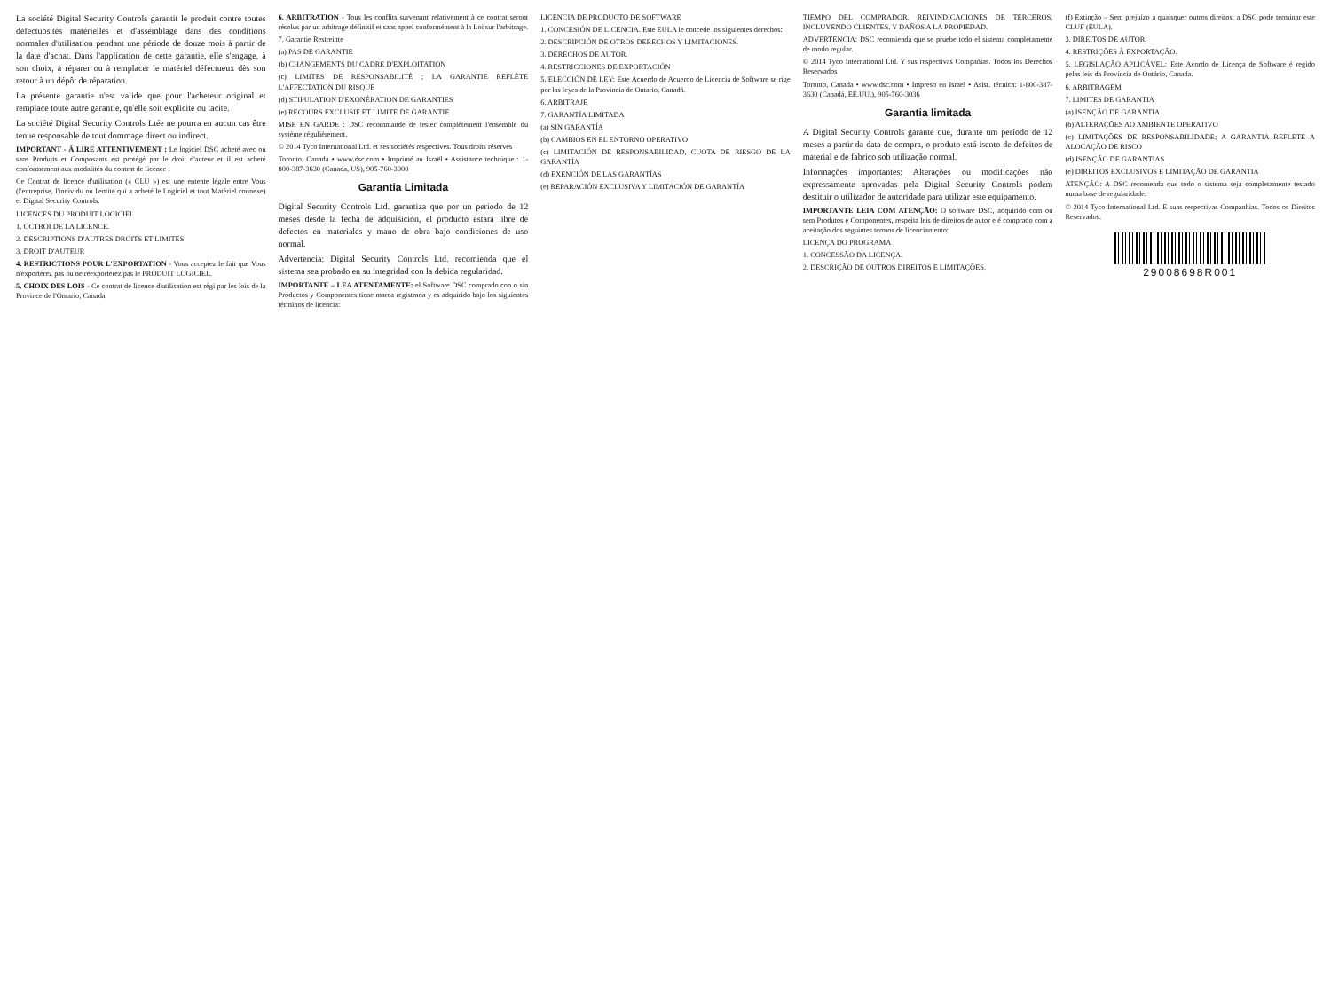La société Digital Security Controls garantit le produit contre toutes défectuosités matérielles et d'assemblage dans des conditions normales d'utilisation pendant une période de douze mois à partir de la date d'achat. Dans l'application de cette garantie, elle s'engage, à son choix, à réparer ou à remplacer le matériel défectueux dès son retour à un dépôt de réparation.
La présente garantie n'est valide que pour l'acheteur original et remplace toute autre garantie, qu'elle soit explicite ou tacite.
La société Digital Security Controls Ltée ne pourra en aucun cas être tenue responsable de tout dommage direct ou indirect.
IMPORTANT - À LIRE ATTENTIVEMENT : Le logiciel DSC acheté avec ou sans Produits et Composants est protégé par le droit d'auteur et il est acheté conformément aux modalités du contrat de licence :
Ce Contrat de licence d'utilisation (« CLU ») est une entente légale entre Vous (l'entreprise, l'individu ou l'entité qui a acheté le Logiciel et tout Matériel connexe) et Digital Security Controls.
LICENCES DU PRODUIT LOGICIEL
1. OCTROI DE LA LICENCE.
2. DESCRIPTIONS D'AUTRES DROITS ET LIMITES
3. DROIT D'AUTEUR
4. RESTRICTIONS POUR L'EXPORTATION - Vous acceptez le fait que Vous n'exporterez pas ou ne réexporterez pas le PRODUIT LOGICIEL.
5. CHOIX DES LOIS - Ce contrat de licence d'utilisation est régi par les lois de la Province de l'Ontario, Canada.
6. ARBITRATION - Tous les conflits survenant relativement à ce contrat seront résolus par un arbitrage définitif et sans appel conformément à la Loi sur l'arbitrage.
7. Garantie Restreinte
(a) PAS DE GARANTIE
(b) CHANGEMENTS DU CADRE D'EXPLOITATION
(c) LIMITES DE RESPONSABILITÉ ; LA GARANTIE REFLÈTE L'AFFECTATION DU RISQUE
(d) STIPULATION D'EXONÉRATION DE GARANTIES
(e) RECOURS EXCLUSIF ET LIMITE DE GARANTIE
MISE EN GARDE : DSC recommande de tester complètement l'ensemble du système régulièrement.
© 2014 Tyco International Ltd. et ses sociétés respectives. Tous droits réservés
Toronto, Canada • www.dsc.com • Imprimé au Israël • Assistance technique : 1-800-387-3630 (Canada, US), 905-760-3000
Garantia Limitada
Digital Security Controls Ltd. garantiza que por un periodo de 12 meses desde la fecha de adquisición, el producto estará libre de defectos en materiales y mano de obra bajo condiciones de uso normal.
Advertencia: Digital Security Controls Ltd. recomienda que el sistema sea probado en su integridad con la debida regularidad.
IMPORTANTE – LEA ATENTAMENTE: el Software DSC comprado con o sin Productos y Componentes tiene marca registrada y es adquirido bajo los siguientes términos de licencia:
LICENCIA DE PRODUCTO DE SOFTWARE
1. CONCESIÓN DE LICENCIA. Este EULA le concede los siguientes derechos:
2. DESCRIPCIÓN DE OTROS DERECHOS Y LIMITACIONES.
3. DERECHOS DE AUTOR.
4. RESTRICCIONES DE EXPORTACIÓN
5. ELECCIÓN DE LEY: Este Acuerdo de Acuerdo de Licencia de Software se rige por las leyes de la Provincia de Ontario, Canadá.
6. ARBITRAJE
7. GARANTÍA LIMITADA
(a) SIN GARANTÍA
(b) CAMBIOS EN EL ENTORNO OPERATIVO
(c) LIMITACIÓN DE RESPONSABILIDAD, CUOTA DE RIESGO DE LA GARANTÍA
(d) EXENCIÓN DE LAS GARANTÍAS
(e) REPARACIÓN EXCLUSIVA Y LIMITACIÓN DE GARANTÍA
TIEMPO DEL COMPRADOR, REIVINDICACIONES DE TERCEROS, INCLUYENDO CLIENTES, Y DAÑOS A LA PROPIEDAD.
ADVERTENCIA: DSC recomienda que se pruebe todo el sistema completamente de modo regular.
© 2014 Tyco International Ltd. Y sus respectivas Compañías. Todos los Derechos Reservados
Toronto, Canada • www.dsc.com • Impreso en Israel • Asist. técnica: 1-800-387-3630 (Canadá, EE.UU.), 905-760-3036
Garantia limitada
A Digital Security Controls garante que, durante um período de 12 meses a partir da data de compra, o produto está isento de defeitos de material e de fabrico sob utilização normal.
Informações importantes: Alterações ou modificações não expressamente aprovadas pela Digital Security Controls podem destituir o utilizador de autoridade para utilizar este equipamento.
IMPORTANTE LEIA COM ATENÇÃO: O software DSC, adquirido com ou sem Produtos e Componentes, respeita leis de direitos de autor e é comprado com a aceitação dos seguintes termos de licenciamento:
LICENÇA DO PROGRAMA
1. CONCESSÃO DA LICENÇA.
2. DESCRIÇÃO DE OUTROS DIREITOS E LIMITAÇÕES.
(f) Extinção – Sem prejuízo a quaisquer outros direitos, a DSC pode terminar este CLUF (EULA).
3. DIREITOS DE AUTOR.
4. RESTRIÇÕES À EXPORTAÇÃO.
5. LEGISLAÇÃO APLICÁVEL: Este Acordo de Licença de Software é regido pelas leis da Província de Ontário, Canada.
6. ARBITRAGEM
7. LIMITES DE GARANTIA
(a) ISENÇÃO DE GARANTIA
(b) ALTERAÇÕES AO AMBIENTE OPERATIVO
(c) LIMITAÇÕES DE RESPONSABILIDADE; A GARANTIA REFLETE A ALOCAÇÃO DE RISCO
(d) ISENÇÃO DE GARANTIAS
(e) DIREITOS EXCLUSIVOS E LIMITAÇÃO DE GARANTIA
ATENÇÃO: A DSC recomenda que todo o sistema seja completamente testado numa base de regularidade.
© 2014 Tyco International Ltd. E suas respectivas Companhias. Todos os Direitos Reservados.
29008698R001